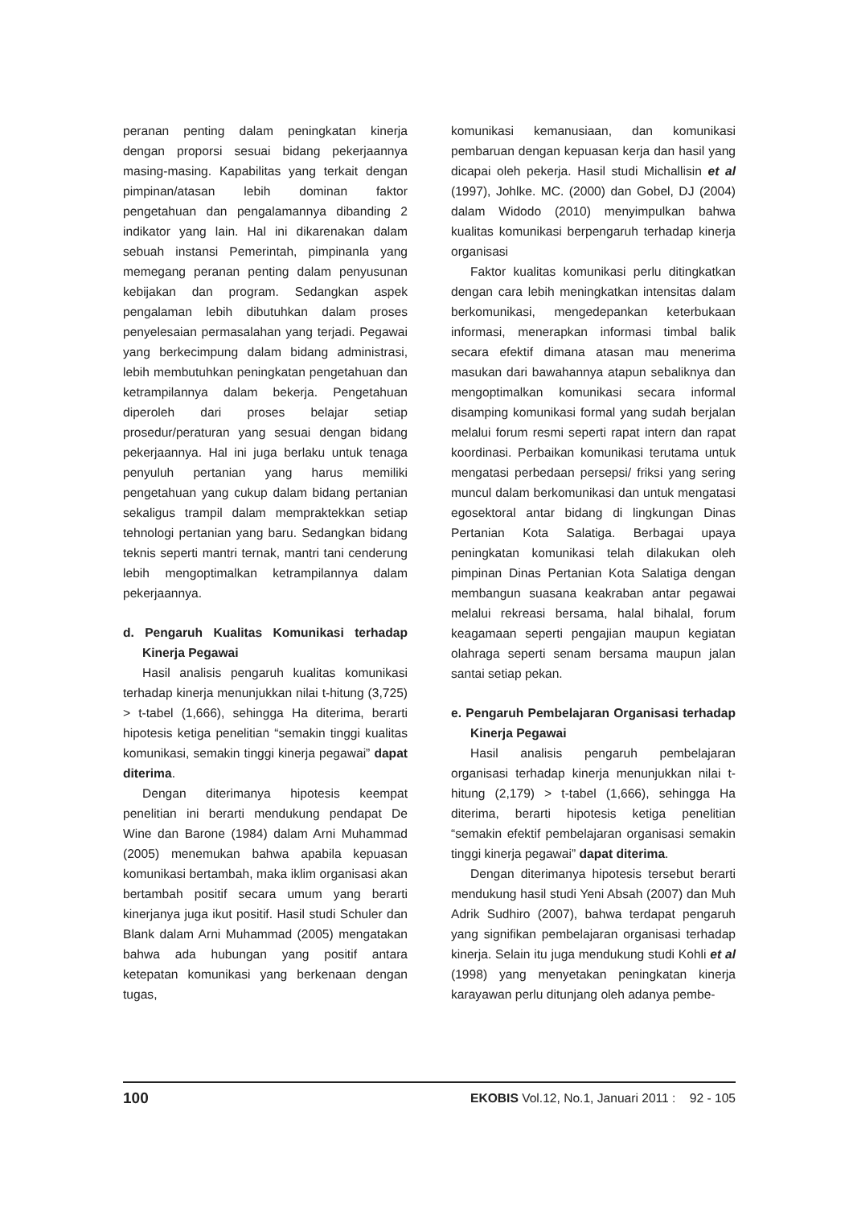peranan penting dalam peningkatan kinerja dengan proporsi sesuai bidang pekerjaannya masing-masing. Kapabilitas yang terkait dengan pimpinan/atasan lebih dominan faktor pengetahuan dan pengalamannya dibanding 2 indikator yang lain. Hal ini dikarenakan dalam sebuah instansi Pemerintah, pimpinanla yang memegang peranan penting dalam penyusunan kebijakan dan program. Sedangkan aspek pengalaman lebih dibutuhkan dalam proses penyelesaian permasalahan yang terjadi. Pegawai yang berkecimpung dalam bidang administrasi, lebih membutuhkan peningkatan pengetahuan dan ketrampilannya dalam bekerja. Pengetahuan diperoleh dari proses belajar setiap prosedur/peraturan yang sesuai dengan bidang pekerjaannya. Hal ini juga berlaku untuk tenaga penyuluh pertanian yang harus memiliki pengetahuan yang cukup dalam bidang pertanian sekaligus trampil dalam mempraktekkan setiap tehnologi pertanian yang baru. Sedangkan bidang teknis seperti mantri ternak, mantri tani cenderung lebih mengoptimalkan ketrampilannya dalam pekerjaannya.
d. Pengaruh Kualitas Komunikasi terhadap Kinerja Pegawai
Hasil analisis pengaruh kualitas komunikasi terhadap kinerja menunjukkan nilai t-hitung (3,725) > t-tabel (1,666), sehingga Ha diterima, berarti hipotesis ketiga penelitian “semakin tinggi kualitas komunikasi, semakin tinggi kinerja pegawai” dapat diterima.
Dengan diterimanya hipotesis keempat penelitian ini berarti mendukung pendapat De Wine dan Barone (1984) dalam Arni Muhammad (2005) menemukan bahwa apabila kepuasan komunikasi bertambah, maka iklim organisasi akan bertambah positif secara umum yang berarti kinerjanya juga ikut positif. Hasil studi Schuler dan Blank dalam Arni Muhammad (2005) mengatakan bahwa ada hubungan yang positif antara ketepatan komunikasi yang berkenaan dengan tugas,
komunikasi kemanusiaan, dan komunikasi pembaruan dengan kepuasan kerja dan hasil yang dicapai oleh pekerja. Hasil studi Michallisin et al (1997), Johlke. MC. (2000) dan Gobel, DJ (2004) dalam Widodo (2010) menyimpulkan bahwa kualitas komunikasi berpengaruh terhadap kinerja organisasi
Faktor kualitas komunikasi perlu ditingkatkan dengan cara lebih meningkatkan intensitas dalam berkomunikasi, mengedepankan keterbukaan informasi, menerapkan informasi timbal balik secara efektif dimana atasan mau menerima masukan dari bawahannya atapun sebaliknya dan mengoptimalkan komunikasi secara informal disamping komunikasi formal yang sudah berjalan melalui forum resmi seperti rapat intern dan rapat koordinasi. Perbaikan komunikasi terutama untuk mengatasi perbedaan persepsi/ friksi yang sering muncul dalam berkomunikasi dan untuk mengatasi egosektoral antar bidang di lingkungan Dinas Pertanian Kota Salatiga. Berbagai upaya peningkatan komunikasi telah dilakukan oleh pimpinan Dinas Pertanian Kota Salatiga dengan membangun suasana keakraban antar pegawai melalui rekreasi bersama, halal bihalal, forum keagamaan seperti pengajian maupun kegiatan olahraga seperti senam bersama maupun jalan santai setiap pekan.
e. Pengaruh Pembelajaran Organisasi terhadap Kinerja Pegawai
Hasil analisis pengaruh pembelajaran organisasi terhadap kinerja menunjukkan nilai t-hitung (2,179) > t-tabel (1,666), sehingga Ha diterima, berarti hipotesis ketiga penelitian “semakin efektif pembelajaran organisasi semakin tinggi kinerja pegawai” dapat diterima.
Dengan diterimanya hipotesis tersebut berarti mendukung hasil studi Yeni Absah (2007) dan Muh Adrik Sudhiro (2007), bahwa terdapat pengaruh yang signifikan pembelajaran organisasi terhadap kinerja. Selain itu juga mendukung studi Kohli et al (1998) yang menyetakan peningkatan kinerja karayawan perlu ditunjang oleh adanya pembe-
100 EKOBIS Vol.12, No.1, Januari 2011 : 92 - 105